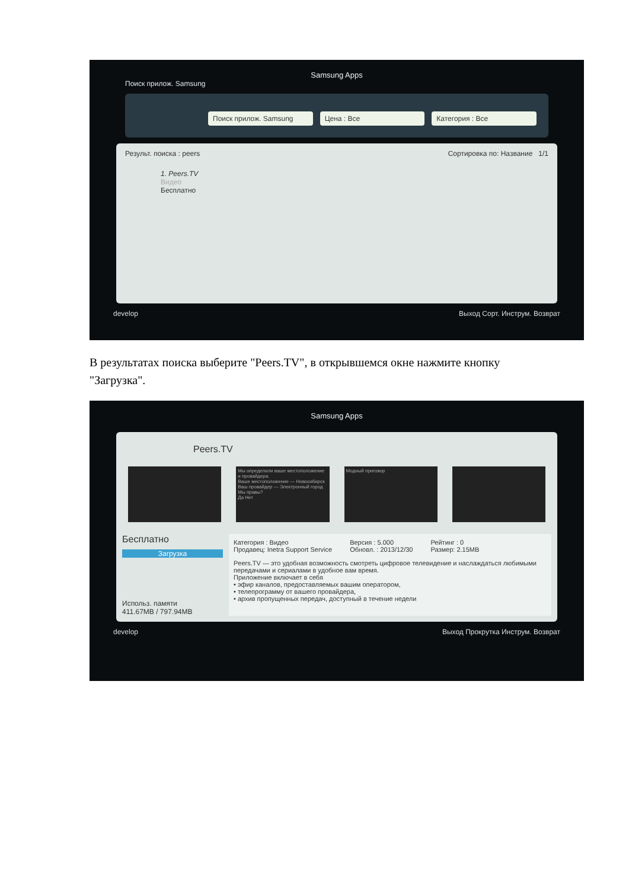Samsung Apps
Поиск прилож. Samsung
Поиск прилож. Samsung Цена : Все Категория : Все
Результ. поиска : peers Сортировка по: Название 1/1
1. Peers.TV
Видео
Бесплатно
develop Выход Сорт. Инструм. Возврат
В результатах поиска выберите "Peers.TV", в открывшемся окне нажмите кнопку "Загрузка".
Samsung Apps
Peers.TV
Мы определили ваше местоположение и провайдера.
Ваше местоположение — Новосибирск
Ваш провайдер — Электронный город
Мы правы?
Да Нет
Модный приговор
Бесплатно
Загрузка
Использ. памяти
411.67MB / 797.94MB
Категория : Видео
Продавец: Inetra Support Service Версия : 5.000
Обновл. : 2013/12/30 Рейтинг : 0
Размер: 2.15MB
Peers.TV — это удобная возможность смотреть цифровое телевидение и наслаждаться любимыми передачами и сериалами в удобное вам время.
Приложение включает в себя
• эфир каналов, предоставляемых вашим оператором,
• телепрограмму от вашего провайдера,
• архив пропущенных передач, доступный в течение недели
develop Выход Прокрутка Инструм. Возврат